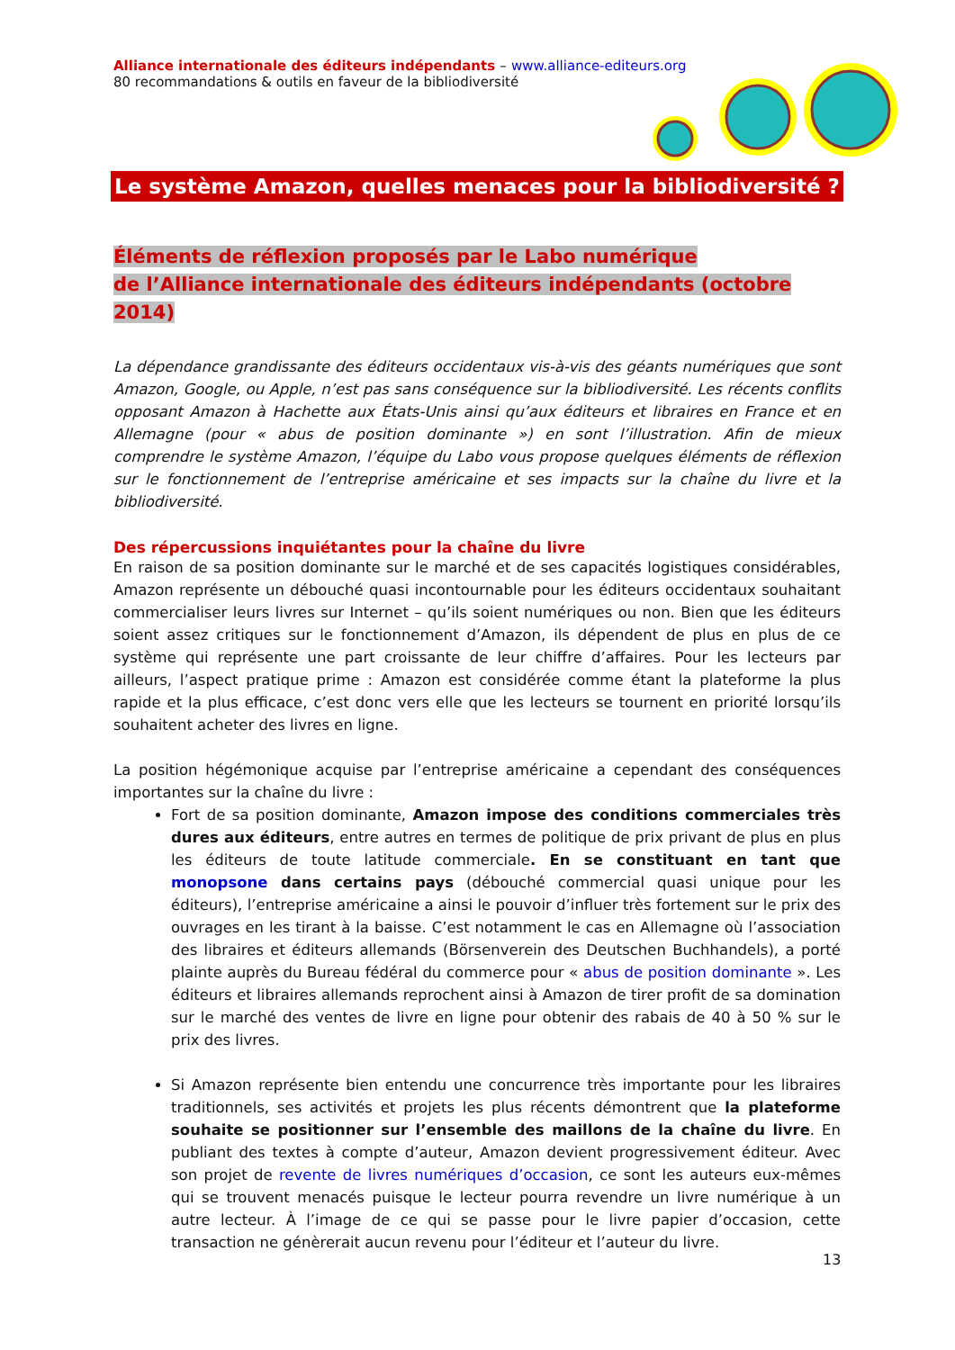Alliance internationale des éditeurs indépendants – www.alliance-editeurs.org
80 recommandations & outils en faveur de la bibliodiversité
Le système Amazon, quelles menaces pour la bibliodiversité ?
Éléments de réflexion proposés par le Labo numérique
de l’Alliance internationale des éditeurs indépendants (octobre 2014)
La dépendance grandissante des éditeurs occidentaux vis-à-vis des géants numériques que sont Amazon, Google, ou Apple, n’est pas sans conséquence sur la bibliodiversité. Les récents conflits opposant Amazon à Hachette aux États-Unis ainsi qu’aux éditeurs et libraires en France et en Allemagne (pour « abus de position dominante ») en sont l’illustration. Afin de mieux comprendre le système Amazon, l’équipe du Labo vous propose quelques éléments de réflexion sur le fonctionnement de l’entreprise américaine et ses impacts sur la chaîne du livre et la bibliodiversité.
Des répercussions inquiétantes pour la chaîne du livre
En raison de sa position dominante sur le marché et de ses capacités logistiques considérables, Amazon représente un débouché quasi incontournable pour les éditeurs occidentaux souhaitant commercialiser leurs livres sur Internet – qu’ils soient numériques ou non. Bien que les éditeurs soient assez critiques sur le fonctionnement d’Amazon, ils dépendent de plus en plus de ce système qui représente une part croissante de leur chiffre d’affaires. Pour les lecteurs par ailleurs, l’aspect pratique prime : Amazon est considérée comme étant la plateforme la plus rapide et la plus efficace, c’est donc vers elle que les lecteurs se tournent en priorité lorsqu’ils souhaitent acheter des livres en ligne.
La position hégémonique acquise par l’entreprise américaine a cependant des conséquences importantes sur la chaîne du livre :
Fort de sa position dominante, Amazon impose des conditions commerciales très dures aux éditeurs, entre autres en termes de politique de prix privant de plus en plus les éditeurs de toute latitude commerciale. En se constituant en tant que monopsone dans certains pays (débouché commercial quasi unique pour les éditeurs), l’entreprise américaine a ainsi le pouvoir d’influer très fortement sur le prix des ouvrages en les tirant à la baisse. C’est notamment le cas en Allemagne où l’association des libraires et éditeurs allemands (Börsenverein des Deutschen Buchhandels), a porté plainte auprès du Bureau fédéral du commerce pour « abus de position dominante ». Les éditeurs et libraires allemands reprochent ainsi à Amazon de tirer profit de sa domination sur le marché des ventes de livre en ligne pour obtenir des rabais de 40 à 50 % sur le prix des livres.
Si Amazon représente bien entendu une concurrence très importante pour les libraires traditionnels, ses activités et projets les plus récents démontrent que la plateforme souhaite se positionner sur l’ensemble des maillons de la chaîne du livre. En publiant des textes à compte d’auteur, Amazon devient progressivement éditeur. Avec son projet de revente de livres numériques d’occasion, ce sont les auteurs eux-mêmes qui se trouvent menacés puisque le lecteur pourra revendre un livre numérique à un autre lecteur. À l’image de ce qui se passe pour le livre papier d’occasion, cette transaction ne génèrerait aucun revenu pour l’éditeur et l’auteur du livre.
13